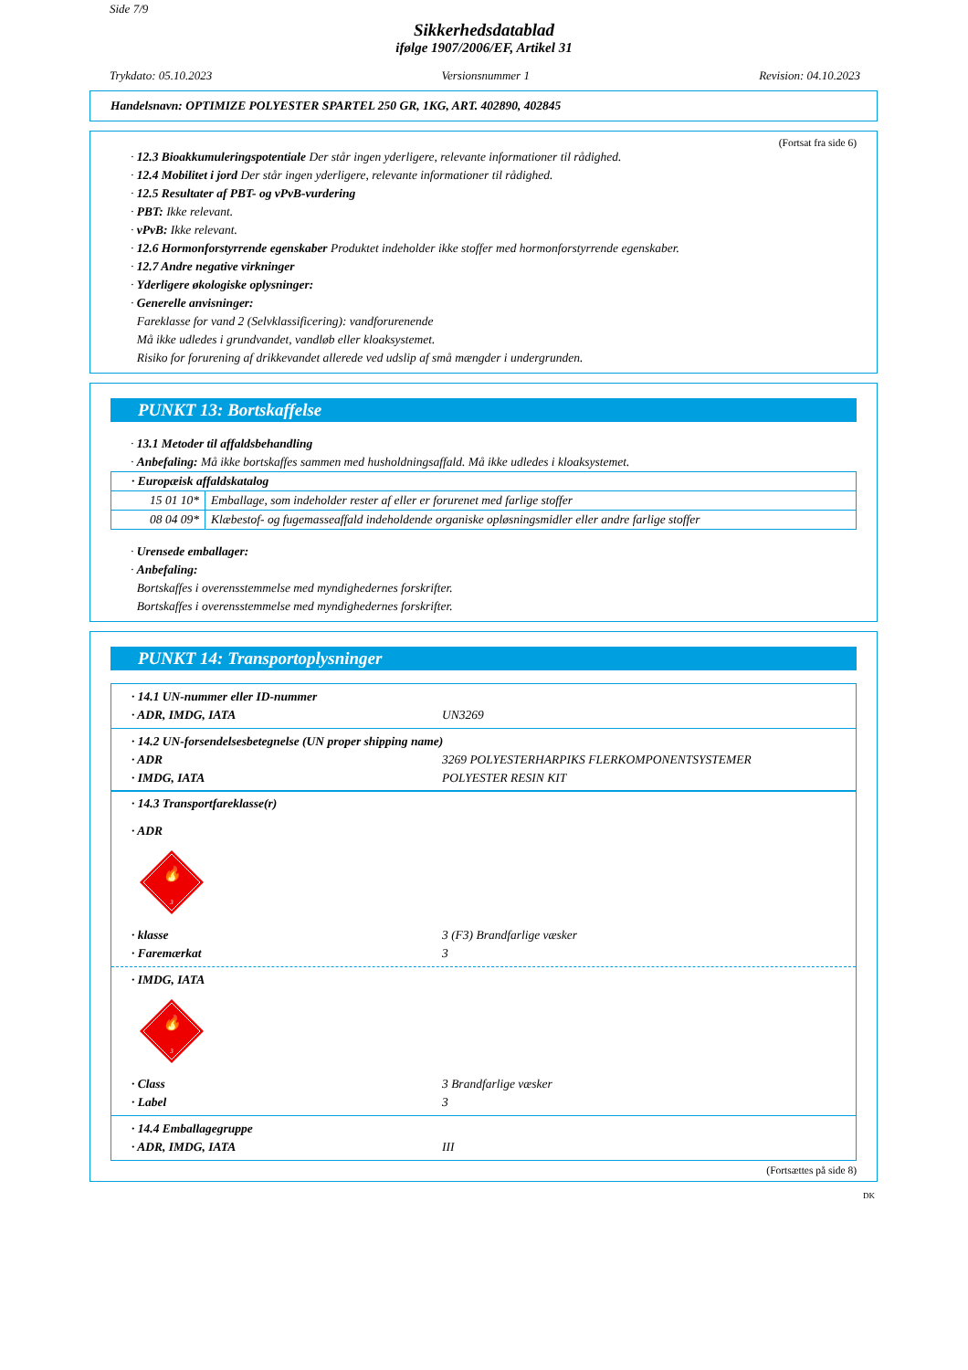Side 7/9
Sikkerhedsdatablad
ifølge 1907/2006/EF, Artikel 31
Trykdato: 05.10.2023 Versionsnummer 1 Revision: 04.10.2023
Handelsnavn: OPTIMIZE POLYESTER SPARTEL 250 GR, 1KG, ART. 402890, 402845
(Fortsat fra side 6)
· 12.3 Bioakkumuleringspotentiale Der står ingen yderligere, relevante informationer til rådighed.
· 12.4 Mobilitet i jord Der står ingen yderligere, relevante informationer til rådighed.
· 12.5 Resultater af PBT- og vPvB-vurdering
· PBT: Ikke relevant.
· vPvB: Ikke relevant.
· 12.6 Hormonforstyrrende egenskaber Produktet indeholder ikke stoffer med hormonforstyrrende egenskaber.
· 12.7 Andre negative virkninger
· Yderligere økologiske oplysninger:
· Generelle anvisninger:
Fareklasse for vand 2 (Selvklassificering): vandforurenende
Må ikke udledes i grundvandet, vandløb eller kloaksystemet.
Risiko for forurening af drikkevandet allerede ved udslip af små mængder i undergrunden.
PUNKT 13: Bortskaffelse
· 13.1 Metoder til affaldsbehandling
· Anbefaling: Må ikke bortskaffes sammen med husholdningsaffald. Må ikke udledes i kloaksystemet.
| · Europæisk affaldskatalog | |
| --- | --- |
| 15 01 10* | Emballage, som indeholder rester af eller er forurenet med farlige stoffer |
| 08 04 09* | Klæbestof- og fugemasseaffald indeholdende organiske opløsningsmidler eller andre farlige stoffer |
· Urensede emballager:
· Anbefaling:
Bortskaffes i overensstemmelse med myndighedernes forskrifter.
Bortskaffes i overensstemmelse med myndighedernes forskrifter.
PUNKT 14: Transportoplysninger
· 14.1 UN-nummer eller ID-nummer
· ADR, IMDG, IATA UN3269
· 14.2 UN-forsendelsesbetegnelse (UN proper shipping name)
· ADR 3269 POLYESTERHARPIKS FLERKOMPONENTSYSTEMER
· IMDG, IATA POLYESTER RESIN KIT
· 14.3 Transportfareklasse(r)
· ADR
🔥
3
· klasse 3 (F3) Brandfarlige væsker
· Faremærkat 3
· IMDG, IATA
🔥
3
· Class 3 Brandfarlige væsker
· Label 3
· 14.4 Emballagegruppe
· ADR, IMDG, IATA III
(Fortsættes på side 8)
DK